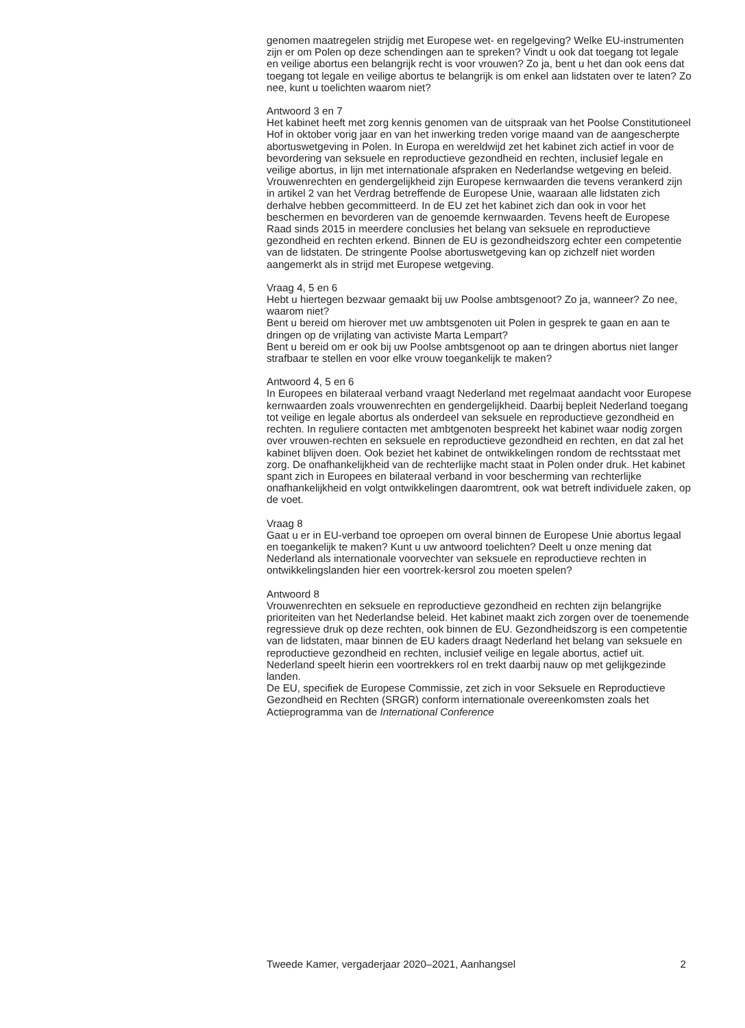genomen maatregelen strijdig met Europese wet- en regelgeving? Welke EU-instrumenten zijn er om Polen op deze schendingen aan te spreken? Vindt u ook dat toegang tot legale en veilige abortus een belangrijk recht is voor vrouwen? Zo ja, bent u het dan ook eens dat toegang tot legale en veilige abortus te belangrijk is om enkel aan lidstaten over te laten? Zo nee, kunt u toelichten waarom niet?
Antwoord 3 en 7
Het kabinet heeft met zorg kennis genomen van de uitspraak van het Poolse Constitutioneel Hof in oktober vorig jaar en van het inwerking treden vorige maand van de aangescherpte abortuswetgeving in Polen. In Europa en wereldwijd zet het kabinet zich actief in voor de bevordering van seksuele en reproductieve gezondheid en rechten, inclusief legale en veilige abortus, in lijn met internationale afspraken en Nederlandse wetgeving en beleid. Vrouwenrechten en gendergelijkheid zijn Europese kernwaarden die tevens verankerd zijn in artikel 2 van het Verdrag betreffende de Europese Unie, waaraan alle lidstaten zich derhalve hebben gecommitteerd. In de EU zet het kabinet zich dan ook in voor het beschermen en bevorderen van de genoemde kernwaarden. Tevens heeft de Europese Raad sinds 2015 in meerdere conclusies het belang van seksuele en reproductieve gezondheid en rechten erkend. Binnen de EU is gezondheidszorg echter een competentie van de lidstaten. De stringente Poolse abortuswetgeving kan op zichzelf niet worden aangemerkt als in strijd met Europese wetgeving.
Vraag 4, 5 en 6
Hebt u hiertegen bezwaar gemaakt bij uw Poolse ambtsgenoot? Zo ja, wanneer? Zo nee, waarom niet?
Bent u bereid om hierover met uw ambtsgenoten uit Polen in gesprek te gaan en aan te dringen op de vrijlating van activiste Marta Lempart?
Bent u bereid om er ook bij uw Poolse ambtsgenoot op aan te dringen abortus niet langer strafbaar te stellen en voor elke vrouw toegankelijk te maken?
Antwoord 4, 5 en 6
In Europees en bilateraal verband vraagt Nederland met regelmaat aandacht voor Europese kernwaarden zoals vrouwenrechten en gendergelijkheid. Daarbij bepleit Nederland toegang tot veilige en legale abortus als onderdeel van seksuele en reproductieve gezondheid en rechten. In reguliere contacten met ambtgenoten bespreekt het kabinet waar nodig zorgen over vrouwen-rechten en seksuele en reproductieve gezondheid en rechten, en dat zal het kabinet blijven doen. Ook beziet het kabinet de ontwikkelingen rondom de rechtsstaat met zorg. De onafhankelijkheid van de rechterlijke macht staat in Polen onder druk. Het kabinet spant zich in Europees en bilateraal verband in voor bescherming van rechterlijke onafhankelijkheid en volgt ontwikkelingen daaromtrent, ook wat betreft individuele zaken, op de voet.
Vraag 8
Gaat u er in EU-verband toe oproepen om overal binnen de Europese Unie abortus legaal en toegankelijk te maken? Kunt u uw antwoord toelichten? Deelt u onze mening dat Nederland als internationale voorvechter van seksuele en reproductieve rechten in ontwikkelingslanden hier een voortrek-kersrol zou moeten spelen?
Antwoord 8
Vrouwenrechten en seksuele en reproductieve gezondheid en rechten zijn belangrijke prioriteiten van het Nederlandse beleid. Het kabinet maakt zich zorgen over de toenemende regressieve druk op deze rechten, ook binnen de EU. Gezondheidszorg is een competentie van de lidstaten, maar binnen de EU kaders draagt Nederland het belang van seksuele en reproductieve gezondheid en rechten, inclusief veilige en legale abortus, actief uit. Nederland speelt hierin een voortrekkers rol en trekt daarbij nauw op met gelijkgezinde landen.
De EU, specifiek de Europese Commissie, zet zich in voor Seksuele en Reproductieve Gezondheid en Rechten (SRGR) conform internationale overeenkomsten zoals het Actieprogramma van de International Conference
Tweede Kamer, vergaderjaar 2020–2021, Aanhangsel 2